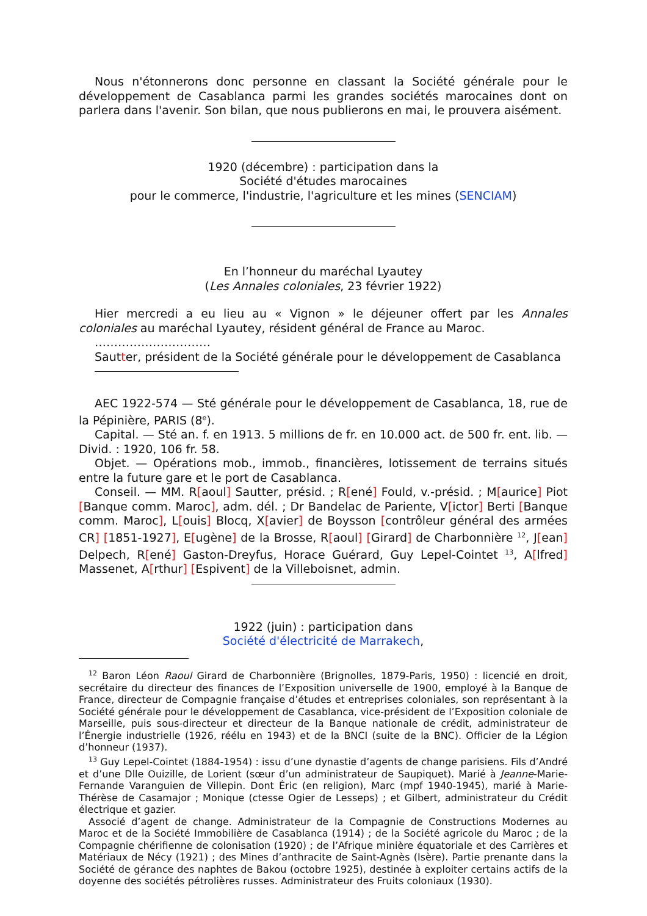Nous n'étonnerons donc personne en classant la Société générale pour le développement de Casablanca parmi les grandes sociétés marocaines dont on parlera dans l'avenir. Son bilan, que nous publierons en mai, le prouvera aisément.
1920 (décembre) : participation dans la
Société d'études marocaines
pour le commerce, l'industrie, l'agriculture et les mines (SENCIAM)
En l’honneur du maréchal Lyautey
(Les Annales coloniales, 23 février 1922)
Hier mercredi a eu lieu au « Vignon » le déjeuner offert par les Annales coloniales au maréchal Lyautey, résident général de France au Maroc.
…………………………
Sautter, président de la Société générale pour le développement de Casablanca
AEC 1922-574 — Sté générale pour le développement de Casablanca, 18, rue de la Pépinière, PARIS (8<sup>e</sup>).
Capital. — Sté an. f. en 1913. 5 millions de fr. en 10.000 act. de 500 fr. ent. lib. — Divid. : 1920, 106 fr. 58.
Objet. — Opérations mob., immob., financières, lotissement de terrains situés entre la future gare et le port de Casablanca.
Conseil. — MM. R[aoul] Sautter, présid. ; R[ené] Fould, v.-présid. ; M[aurice] Piot [Banque comm. Maroc], adm. dél. ; Dr Bandelac de Pariente, V[ictor] Berti [Banque comm. Maroc], L[ouis] Blocq, X[avier] de Boysson [contrôleur général des armées CR] [1851-1927], E[ugène] de la Brosse, R[aoul] [Girard] de Charbonnière <sup>12</sup>, J[ean] Delpech, R[ené] Gaston-Dreyfus, Horace Guérard, Guy Lepel-Cointet <sup>13</sup>, A[lfred] Massenet, A[rthur] [Espivent] de la Villeboisnet, admin.
1922 (juin) : participation dans
Société d'électricité de Marrakech,
<sup>12</sup> Baron Léon Raoul Girard de Charbonnière (Brignolles, 1879-Paris, 1950) : licencié en droit, secrétaire du directeur des finances de l’Exposition universelle de 1900, employé à la Banque de France, directeur de Compagnie française d’études et entreprises coloniales, son représentant à la Société générale pour le développement de Casablanca, vice-président de l’Exposition coloniale de Marseille, puis sous-directeur et directeur de la Banque nationale de crédit, administrateur de l’Énergie industrielle (1926, réélu en 1943) et de la BNCI (suite de la BNC). Officier de la Légion d’honneur (1937).
<sup>13</sup> Guy Lepel-Cointet (1884-1954) : issu d’une dynastie d’agents de change parisiens. Fils d’André et d’une Dlle Ouizille, de Lorient (sœur d’un administrateur de Saupiquet). Marié à Jeanne-Marie-Fernande Varanguien de Villepin. Dont Éric (en religion), Marc (mpf 1940-1945), marié à Marie-Thérèse de Casamajor ; Monique (ctesse Ogier de Lesseps) ; et Gilbert, administrateur du Crédit électrique et gazier.
Associé d’agent de change. Administrateur de la Compagnie de Constructions Modernes au Maroc et de la Société Immobilière de Casablanca (1914) ; de la Société agricole du Maroc ; de la Compagnie chérifienne de colonisation (1920) ; de l’Afrique minière équatoriale et des Carrières et Matériaux de Nécy (1921) ; des Mines d’anthracite de Saint-Agnès (Isère). Partie prenante dans la Société de gérance des naphtes de Bakou (octobre 1925), destinée à exploiter certains actifs de la doyenne des sociétés pétrolières russes. Administrateur des Fruits coloniaux (1930).